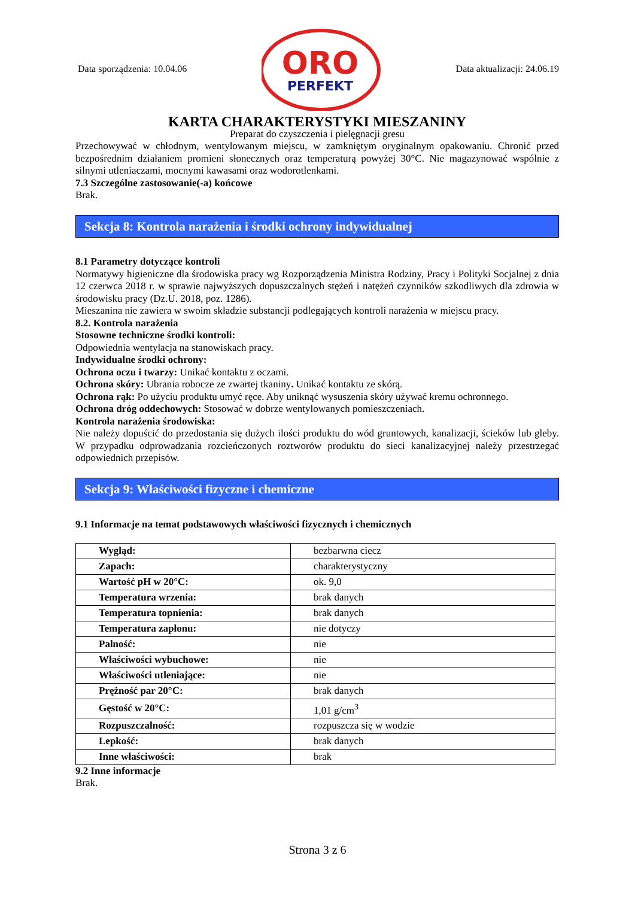Data sporządzenia: 10.04.06
ORO
PERFEKT
Data aktualizacji: 24.06.19
KARTA CHARAKTERYSTYKI MIESZANINY
Preparat do czyszczenia i pielęgnacji gresu
Przechowywać w chłodnym, wentylowanym miejscu, w zamkniętym oryginalnym opakowaniu. Chronić przed bezpośrednim działaniem promieni słonecznych oraz temperaturą powyżej 30°C. Nie magazynować wspólnie z silnymi utleniaczami, mocnymi kawasami oraz wodorotlenkami.
7.3 Szczególne zastosowanie(-a) końcowe
Brak.
Sekcja 8: Kontrola narażenia i środki ochrony indywidualnej
8.1 Parametry dotyczące kontroli
Normatywy higieniczne dla środowiska pracy wg Rozporządzenia Ministra Rodziny, Pracy i Polityki Socjalnej z dnia 12 czerwca 2018 r. w sprawie najwyższych dopuszczalnych stężeń i natężeń czynników szkodliwych dla zdrowia w środowisku pracy (Dz.U. 2018, poz. 1286).
Mieszanina nie zawiera w swoim składzie substancji podlegających kontroli narażenia w miejscu pracy.
8.2. Kontrola narażenia
Stosowne techniczne środki kontroli:
Odpowiednia wentylacja na stanowiskach pracy.
Indywidualne środki ochrony:
Ochrona oczu i twarzy: Unikać kontaktu z oczami.
Ochrona skóry: Ubrania robocze ze zwartej tkaniny. Unikać kontaktu ze skórą.
Ochrona rąk: Po użyciu produktu umyć ręce. Aby uniknąć wysuszenia skóry używać kremu ochronnego.
Ochrona dróg oddechowych: Stosować w dobrze wentylowanych pomieszczeniach.
Kontrola narażenia środowiska:
Nie należy dopuścić do przedostania się dużych ilości produktu do wód gruntowych, kanalizacji, ścieków lub gleby. W przypadku odprowadzania rozcieńczonych roztworów produktu do sieci kanalizacyjnej należy przestrzegać odpowiednich przepisów.
Sekcja 9: Właściwości fizyczne i chemiczne
9.1 Informacje na temat podstawowych właściwości fizycznych i chemicznych
| Wygląd: | bezbarwna ciecz |
| Zapach: | charakterystyczny |
| Wartość pH w 20°C: | ok. 9,0 |
| Temperatura wrzenia: | brak danych |
| Temperatura topnienia: | brak danych |
| Temperatura zapłonu: | nie dotyczy |
| Palność: | nie |
| Właściwości wybuchowe: | nie |
| Właściwości utleniające: | nie |
| Prężność par 20°C: | brak danych |
| Gęstość w 20°C: | 1,01 g/cm<sup>3</sup> |
| Rozpuszczalność: | rozpuszcza się w wodzie |
| Lepkość: | brak danych |
| Inne właściwości: | brak |
9.2 Inne informacje
Brak.
Strona 3 z 6